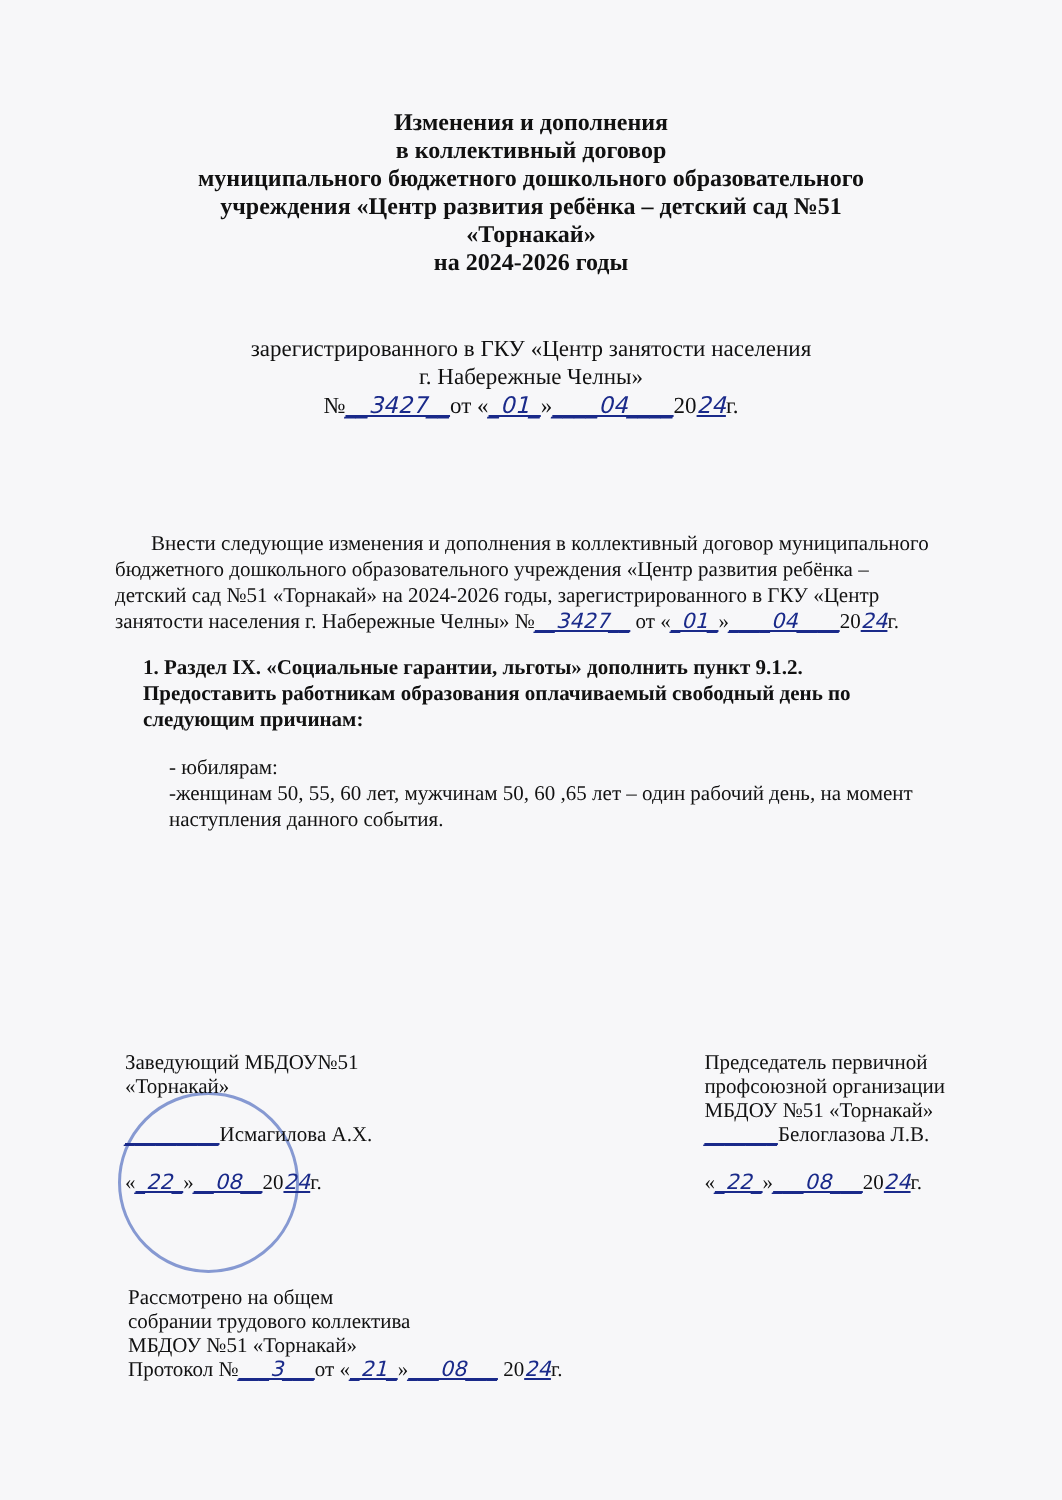Изменения и дополнения
в коллективный договор
муниципального бюджетного дошкольного образовательного
учреждения «Центр развития ребёнка – детский сад №51
«Торнакай»
на 2024-2026 годы
зарегистрированного в ГКУ «Центр занятости населения
г. Набережные Челны»
№__3427__от «_01_»____04____2024г.
Внести следующие изменения и дополнения в коллективный договор муниципального бюджетного дошкольного образовательного учреждения «Центр развития ребёнка – детский сад №51 «Торнакай» на 2024-2026 годы, зарегистрированного в ГКУ «Центр занятости населения г. Набережные Челны» №__3427__ от «_01_»____04____2024г.
1. Раздел IX. «Социальные гарантии, льготы» дополнить пункт 9.1.2. Предоставить работникам образования оплачиваемый свободный день по следующим причинам:
- юбилярам:
-женщинам 50, 55, 60 лет, мужчинам 50, 60 ,65 лет – один рабочий день, на момент наступления данного события.
Заведующий МБДОУ№51
«Торнакай»
_________Исмагилова А.Х.
«_22_»__08__2024г.
Председатель первичной
профсоюзной организации
МБДОУ №51 «Торнакай»
_______Белоглазова Л.В.
«_22_»___08___2024г.
Рассмотрено на общем
собрании трудового коллектива
МБДОУ №51 «Торнакай»
Протокол №___3___от «_21_»___08___ 2024г.